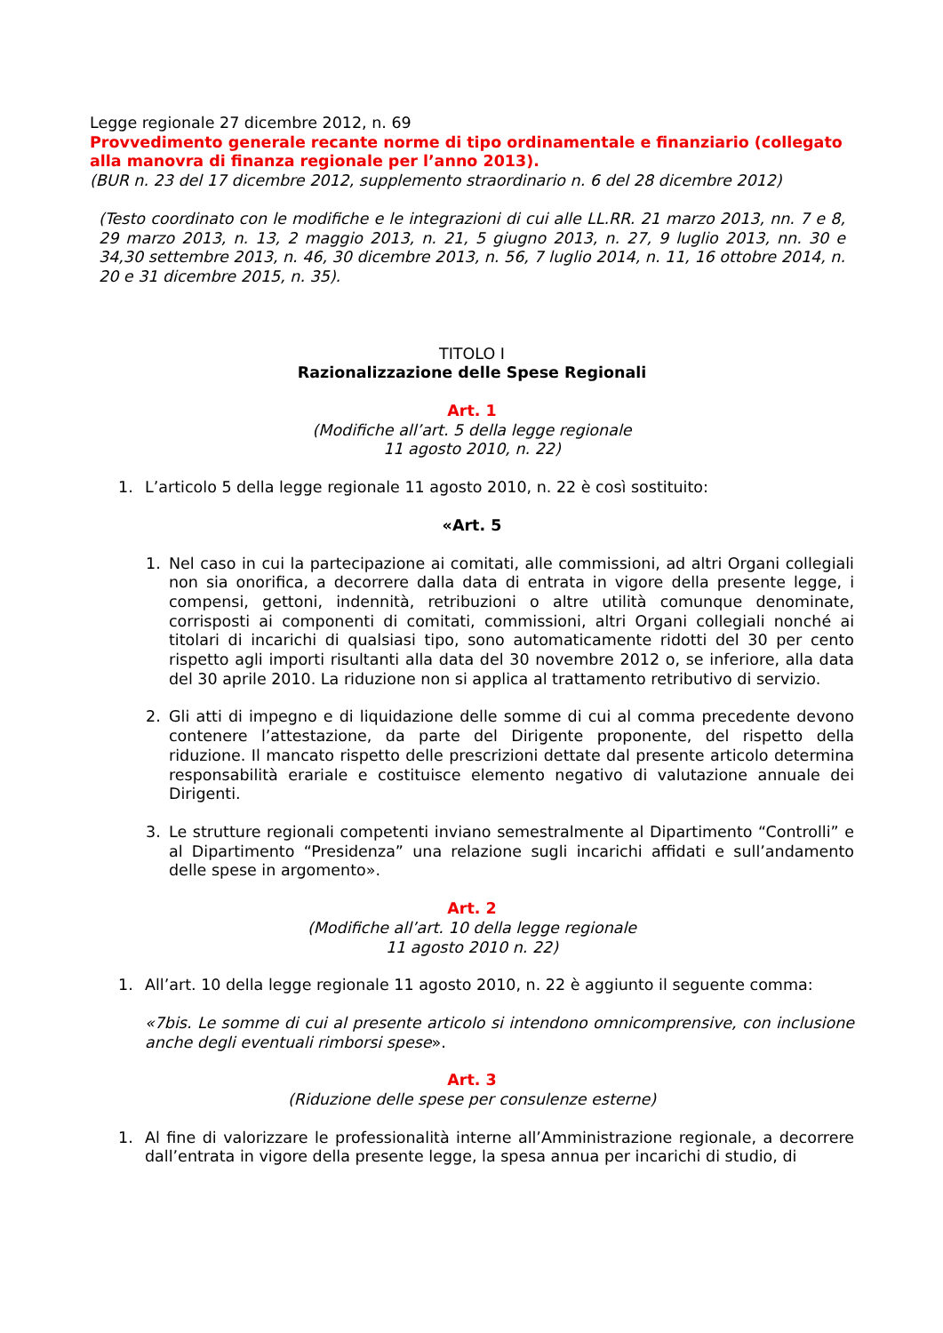Legge regionale 27 dicembre 2012, n. 69
Provvedimento generale recante norme di tipo ordinamentale e finanziario (collegato alla manovra di finanza regionale per l’anno 2013).
(BUR n. 23 del 17 dicembre 2012, supplemento straordinario n. 6 del 28 dicembre 2012)
(Testo coordinato con le modifiche e le integrazioni di cui alle LL.RR. 21 marzo 2013, nn. 7 e 8, 29 marzo 2013, n. 13, 2 maggio 2013, n. 21, 5 giugno 2013, n. 27, 9 luglio 2013, nn. 30 e 34,30 settembre 2013, n. 46, 30 dicembre 2013, n. 56, 7 luglio 2014, n. 11, 16 ottobre 2014, n. 20 e 31 dicembre 2015, n. 35).
TITOLO I
Razionalizzazione delle Spese Regionali
Art. 1
(Modifiche all’art. 5 della legge regionale
11 agosto 2010, n. 22)
1. L’articolo 5 della legge regionale 11 agosto 2010, n. 22 è così sostituito:
«Art. 5
1. Nel caso in cui la partecipazione ai comitati, alle commissioni, ad altri Organi collegiali non sia onorifica, a decorrere dalla data di entrata in vigore della presente legge, i compensi, gettoni, indennità, retribuzioni o altre utilità comunque denominate, corrisposti ai componenti di comitati, commissioni, altri Organi collegiali nonché ai titolari di incarichi di qualsiasi tipo, sono automaticamente ridotti del 30 per cento rispetto agli importi risultanti alla data del 30 novembre 2012 o, se inferiore, alla data del 30 aprile 2010. La riduzione non si applica al trattamento retributivo di servizio.
2. Gli atti di impegno e di liquidazione delle somme di cui al comma precedente devono contenere l’attestazione, da parte del Dirigente proponente, del rispetto della riduzione. Il mancato rispetto delle prescrizioni dettate dal presente articolo determina responsabilità erariale e costituisce elemento negativo di valutazione annuale dei Dirigenti.
3. Le strutture regionali competenti inviano semestralmente al Dipartimento “Controlli” e al Dipartimento “Presidenza” una relazione sugli incarichi affidati e sull’andamento delle spese in argomento».
Art. 2
(Modifiche all’art. 10 della legge regionale
11 agosto 2010 n. 22)
1. All’art. 10 della legge regionale 11 agosto 2010, n. 22 è aggiunto il seguente comma:
«7bis. Le somme di cui al presente articolo si intendono omnicomprensive, con inclusione anche degli eventuali rimborsi spese».
Art. 3
(Riduzione delle spese per consulenze esterne)
1. Al fine di valorizzare le professionalità interne all’Amministrazione regionale, a decorrere dall’entrata in vigore della presente legge, la spesa annua per incarichi di studio, di